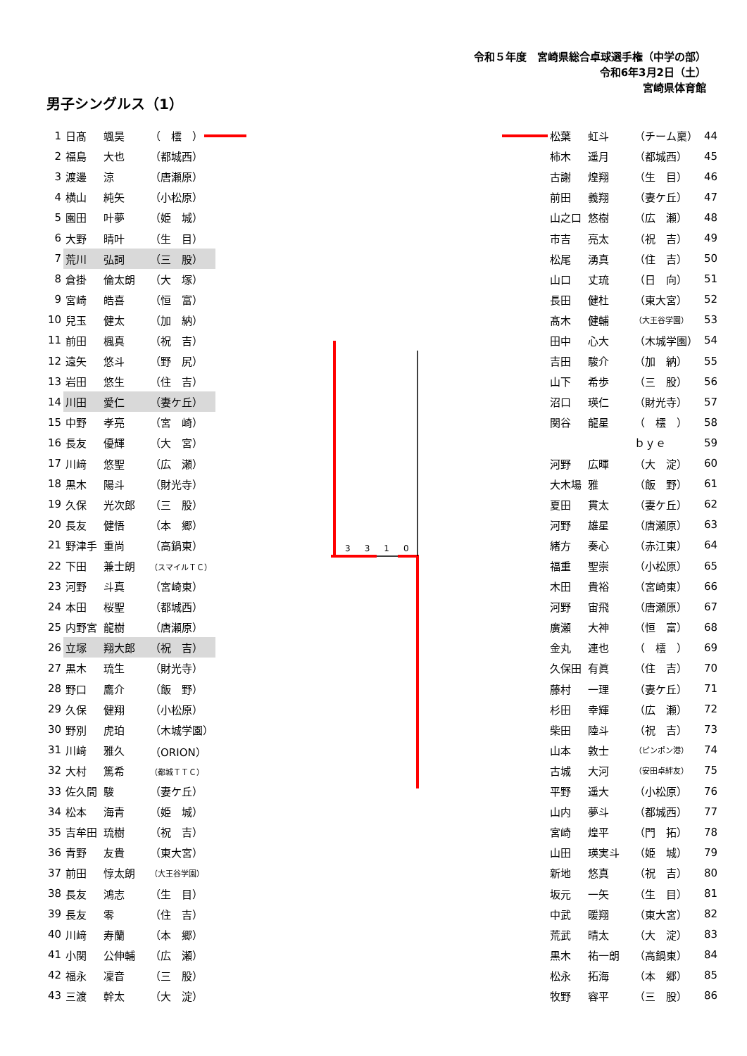令和５年度　宮崎県総合卓球選手権（中学の部）
令和6年3月2日（土）
宮崎県体育館
男子シングルス（1）
| 1 | 日髙 | 颯昊 | （ 橒 ） |
| 2 | 福島 | 大也 | （都城西） |
| 3 | 渡邊 | 涼 | （唐瀬原） |
| 4 | 横山 | 純矢 | （小松原） |
| 5 | 園田 | 叶夢 | （姫 城） |
| 6 | 大野 | 晴叶 | （生 目） |
| 7 | 荒川 | 弘詞 | （三 股） |
| 8 | 倉掛 | 倫太朗 | （大 塚） |
| 9 | 宮崎 | 皓喜 | （恒 富） |
| 10 | 兒玉 | 健太 | （加 納） |
| 11 | 前田 | 楓真 | （祝 吉） |
| 12 | 遠矢 | 悠斗 | （野 尻） |
| 13 | 岩田 | 悠生 | （住 吉） |
| 14 | 川田 | 愛仁 | （妻ケ丘） |
| 15 | 中野 | 孝亮 | （宮 崎） |
| 16 | 長友 | 優輝 | （大 宮） |
| 17 | 川﨑 | 悠聖 | （広 瀬） |
| 18 | 黒木 | 陽斗 | （財光寺） |
| 19 | 久保 | 光次郎 | （三 股） |
| 20 | 長友 | 健悟 | （本 郷） |
| 21 | 野津手 | 重尚 | （高鍋東） |
| 22 | 下田 | 兼士朗 | （スマイルＴＣ） |
| 23 | 河野 | 斗真 | （宮崎東） |
| 24 | 本田 | 桜聖 | （都城西） |
| 25 | 内野宮 | 龍樹 | （唐瀬原） |
| 26 | 立塚 | 翔大郎 | （祝 吉） |
| 27 | 黒木 | 琉生 | （財光寺） |
| 28 | 野口 | 鷹介 | （飯 野） |
| 29 | 久保 | 健翔 | （小松原） |
| 30 | 野別 | 虎珀 | （木城学園） |
| 31 | 川﨑 | 雅久 | （ORION） |
| 32 | 大村 | 篤希 | （都城ＴＴＣ） |
| 33 | 佐久間 | 駿 | （妻ケ丘） |
| 34 | 松本 | 海青 | （姫 城） |
| 35 | 吉牟田 | 琉樹 | （祝 吉） |
| 36 | 青野 | 友貴 | （東大宮） |
| 37 | 前田 | 惇太朗 | （大王谷学園） |
| 38 | 長友 | 鴻志 | （生 目） |
| 39 | 長友 | 零 | （住 吉） |
| 40 | 川﨑 | 寿蘭 | （本 郷） |
| 41 | 小関 | 公伸輔 | （広 瀬） |
| 42 | 福永 | 凜音 | （三 股） |
| 43 | 三渡 | 幹太 | （大 淀） |
3310
| 松葉 | 虹斗 | （チーム稟） | 44 |
| 柿木 | 遥月 | （都城西） | 45 |
| 古謝 | 煌翔 | （生 目） | 46 |
| 前田 | 義翔 | （妻ケ丘） | 47 |
| 山之口 | 悠樹 | （広 瀬） | 48 |
| 市吉 | 亮太 | （祝 吉） | 49 |
| 松尾 | 湧真 | （住 吉） | 50 |
| 山口 | 丈琉 | （日 向） | 51 |
| 長田 | 健杜 | （東大宮） | 52 |
| 髙木 | 健輔 | （大王谷学園） | 53 |
| 田中 | 心大 | （木城学園） | 54 |
| 吉田 | 駿介 | （加 納） | 55 |
| 山下 | 希歩 | （三 股） | 56 |
| 沼口 | 瑛仁 | （財光寺） | 57 |
| 関谷 | 龍星 | （ 橒 ） | 58 |
| | | ｂｙｅ | 59 |
| 河野 | 広暉 | （大 淀） | 60 |
| 大木場 | 雅 | （飯 野） | 61 |
| 夏田 | 貫太 | （妻ケ丘） | 62 |
| 河野 | 雄星 | （唐瀬原） | 63 |
| 緒方 | 奏心 | （赤江東） | 64 |
| 福重 | 聖崇 | （小松原） | 65 |
| 木田 | 貴裕 | （宮崎東） | 66 |
| 河野 | 宙飛 | （唐瀬原） | 67 |
| 廣瀬 | 大神 | （恒 富） | 68 |
| 金丸 | 連也 | （ 橒 ） | 69 |
| 久保田 | 有眞 | （住 吉） | 70 |
| 藤村 | 一理 | （妻ケ丘） | 71 |
| 杉田 | 幸輝 | （広 瀬） | 72 |
| 柴田 | 陸斗 | （祝 吉） | 73 |
| 山本 | 敦士 | （ピンポン港） | 74 |
| 古城 | 大河 | （安田卓絆友） | 75 |
| 平野 | 遥大 | （小松原） | 76 |
| 山内 | 夢斗 | （都城西） | 77 |
| 宮崎 | 煌平 | （門 拓） | 78 |
| 山田 | 瑛実斗 | （姫 城） | 79 |
| 新地 | 悠真 | （祝 吉） | 80 |
| 坂元 | 一矢 | （生 目） | 81 |
| 中武 | 暖翔 | （東大宮） | 82 |
| 荒武 | 晴太 | （大 淀） | 83 |
| 黒木 | 祐一朗 | （高鍋東） | 84 |
| 松永 | 拓海 | （本 郷） | 85 |
| 牧野 | 容平 | （三 股） | 86 |